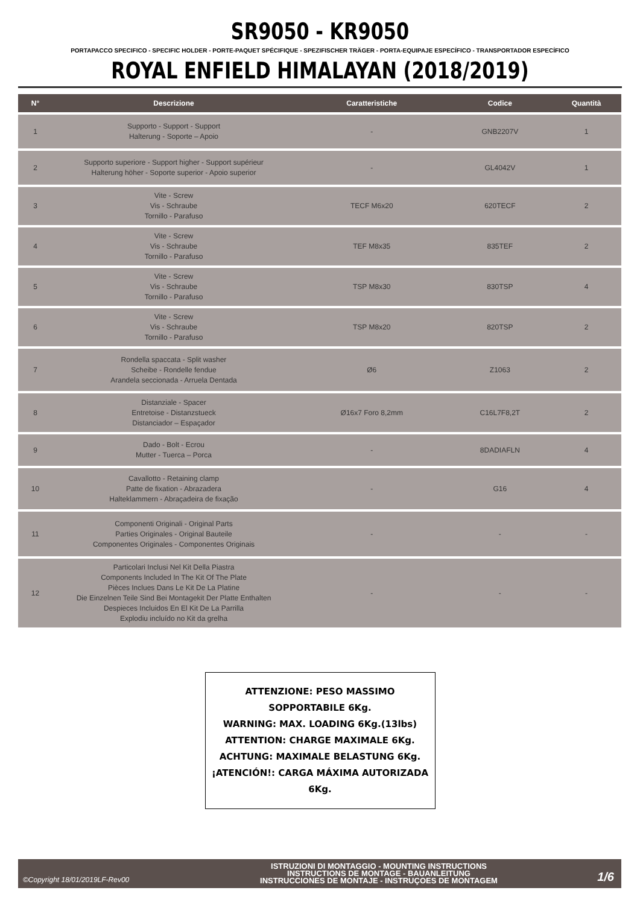SR9050 - KR9050
PORTAPACCO SPECIFICO - SPECIFIC HOLDER - PORTE-PAQUET SPÉCIFIQUE - SPEZIFISCHER TRÄGER - PORTA-EQUIPAJE ESPECÍFICO - TRANSPORTADOR ESPECÍFICO
ROYAL ENFIELD HIMALAYAN (2018/2019)
| N° | Descrizione | Caratteristiche | Codice | Quantità |
| --- | --- | --- | --- | --- |
| 1 | Supporto - Support - Support Halterung - Soporte – Apoio | - | GNB2207V | 1 |
| 2 | Supporto superiore - Support higher - Support supérieur Halterung höher - Soporte superior - Apoio superior | - | GL4042V | 1 |
| 3 | Vite - Screw Vis - Schraube Tornillo - Parafuso | TECF M6x20 | 620TECF | 2 |
| 4 | Vite - Screw Vis - Schraube Tornillo - Parafuso | TEF M8x35 | 835TEF | 2 |
| 5 | Vite - Screw Vis - Schraube Tornillo - Parafuso | TSP M8x30 | 830TSP | 4 |
| 6 | Vite - Screw Vis - Schraube Tornillo - Parafuso | TSP M8x20 | 820TSP | 2 |
| 7 | Rondella spaccata - Split washer Scheibe - Rondelle fendue Arandela seccionada - Arruela Dentada | Ø6 | Z1063 | 2 |
| 8 | Distanziale - Spacer Entretoise - Distanzstueck Distanciador – Espaçador | Ø16x7 Foro 8,2mm | C16L7F8,2T | 2 |
| 9 | Dado - Bolt - Ecrou Mutter - Tuerca – Porca | - | 8DADIAFLN | 4 |
| 10 | Cavallotto - Retaining clamp Patte de fixation - Abrazadera Halteklammern - Abraçadeira de fixação | - | G16 | 4 |
| 11 | Componenti Originali - Original Parts Parties Originales - Original Bauteile Componentes Originales - Componentes Originais | - | - | - |
| 12 | Particolari Inclusi Nel Kit Della Piastra Components Included In The Kit Of The Plate Pièces Inclues Dans Le Kit De La Platine Die Einzelnen Teile Sind Bei Montagekit Der Platte Enthalten Despieces Incluidos En El Kit De La Parrilla Explodiu incluído no Kit da grelha | - | - | - |
ATTENZIONE: PESO MASSIMO SOPPORTABILE 6Kg.
WARNING: MAX. LOADING 6Kg.(13lbs)
ATTENTION: CHARGE MAXIMALE 6Kg.
ACHTUNG: MAXIMALE BELASTUNG 6Kg.
¡ATENCIÓN!: CARGA MÁXIMA AUTORIZADA 6Kg.
©Copyright 18/01/2019LF-Rev00
ISTRUZIONI DI MONTAGGIO - MOUNTING INSTRUCTIONS
INSTRUCTIONS DE MONTAGE - BAUANLEITUNG
INSTRUCCIONES DE MONTAJE - INSTRUÇOES DE MONTAGEM
1/6